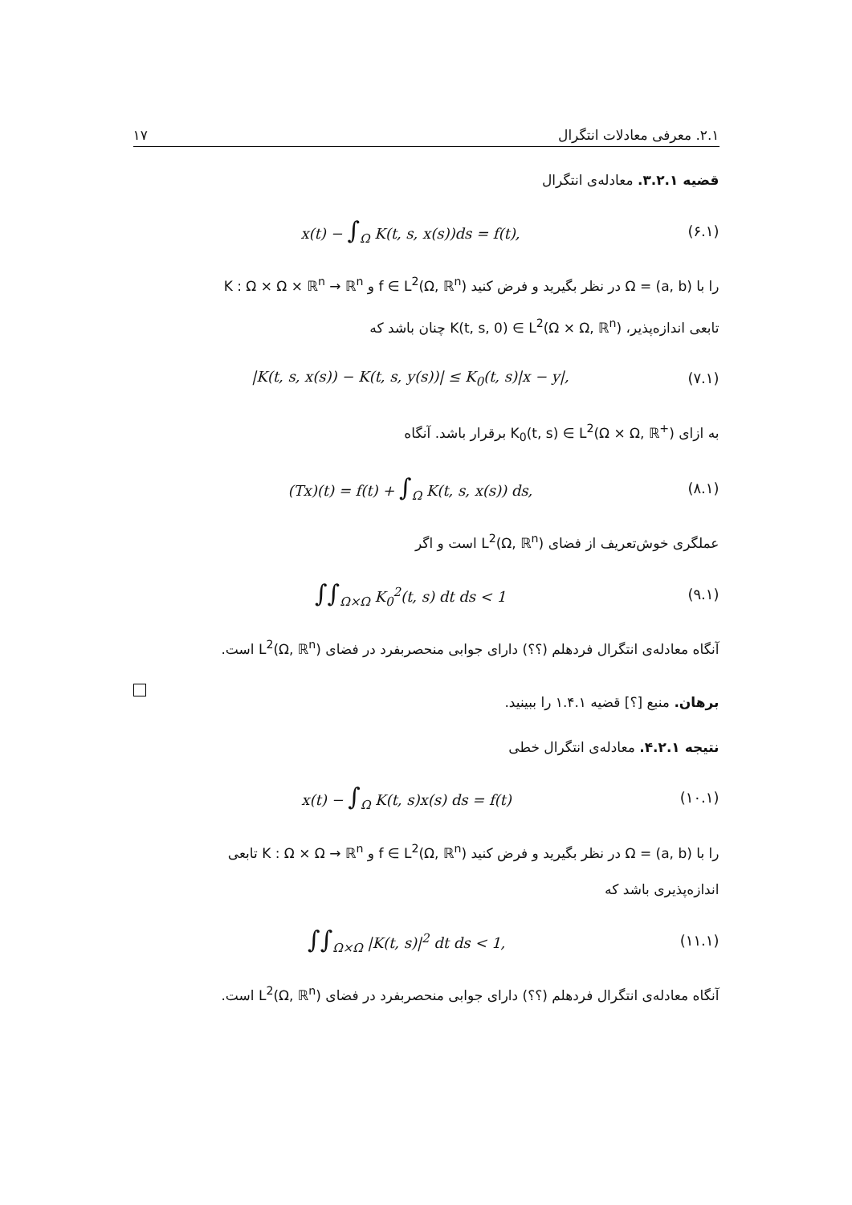۲.۱. معرفی معادلات انتگرال ۱۷
قضیه ۳.۲.۱. معادله‌ی انتگرال
x(t) − ∫<sub>Ω</sub> K(t, s, x(s))ds = f(t), (۶.۱)
را با Ω = (a, b) در نظر بگیرید و فرض کنید f ∈ L<sup>2</sup>(Ω, ℝ<sup>n</sup>) و K : Ω × Ω × ℝ<sup>n</sup> → ℝ<sup>n</sup>
تابعی اندازه‌پذیر، K(t, s, 0) ∈ L<sup>2</sup>(Ω × Ω, ℝ<sup>n</sup>) چنان باشد که
|K(t, s, x(s)) − K(t, s, y(s))| ≤ K<sub>0</sub>(t, s)|x − y|, (۷.۱)
به ازای K<sub>0</sub>(t, s) ∈ L<sup>2</sup>(Ω × Ω, ℝ<sup>+</sup>) برقرار باشد. آنگاه
(Tx)(t) = f(t) + ∫<sub>Ω</sub> K(t, s, x(s)) ds, (۸.۱)
عملگری خوش‌تعریف از فضای L<sup>2</sup>(Ω, ℝ<sup>n</sup>) است و اگر
∫∫<sub>Ω×Ω</sub> K<sub>0</sub><sup>2</sup>(t, s) dt ds < 1 (۹.۱)
آنگاه معادله‌ی انتگرال فردهلم (؟؟) دارای جوابی منحصربفرد در فضای L<sup>2</sup>(Ω, ℝ<sup>n</sup>) است.
برهان. منبع [؟] قضیه ۱.۴.۱ را ببینید.
نتیجه ۴.۲.۱. معادله‌ی انتگرال خطی
x(t) − ∫<sub>Ω</sub> K(t, s)x(s) ds = f(t) (۱۰.۱)
را با Ω = (a, b) در نظر بگیرید و فرض کنید f ∈ L<sup>2</sup>(Ω, ℝ<sup>n</sup>) و K : Ω × Ω → ℝ<sup>n</sup> تابعی
اندازه‌پذیری باشد که
∫∫<sub>Ω×Ω</sub> |K(t, s)|<sup>2</sup> dt ds < 1, (۱۱.۱)
آنگاه معادله‌ی انتگرال فردهلم (؟؟) دارای جوابی منحصربفرد در فضای L<sup>2</sup>(Ω, ℝ<sup>n</sup>) است.